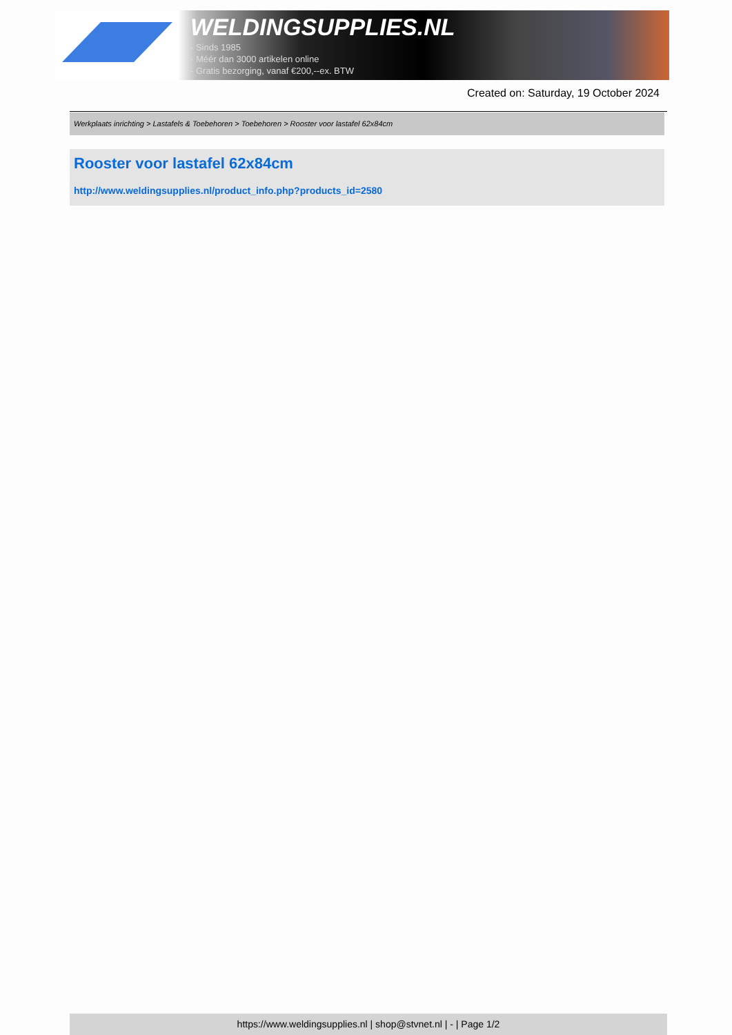WELDINGSUPPLIES.NL
- Sinds 1985
- Méér dan 3000 artikelen online
- Gratis bezorging, vanaf €200,--ex. BTW
Created on: Saturday, 19 October 2024
Werkplaats inrichting > Lastafels & Toebehoren > Toebehoren > Rooster voor lastafel 62x84cm
Rooster voor lastafel 62x84cm
http://www.weldingsupplies.nl/product_info.php?products_id=2580
https://www.weldingsupplies.nl | shop@stvnet.nl | - | Page 1/2